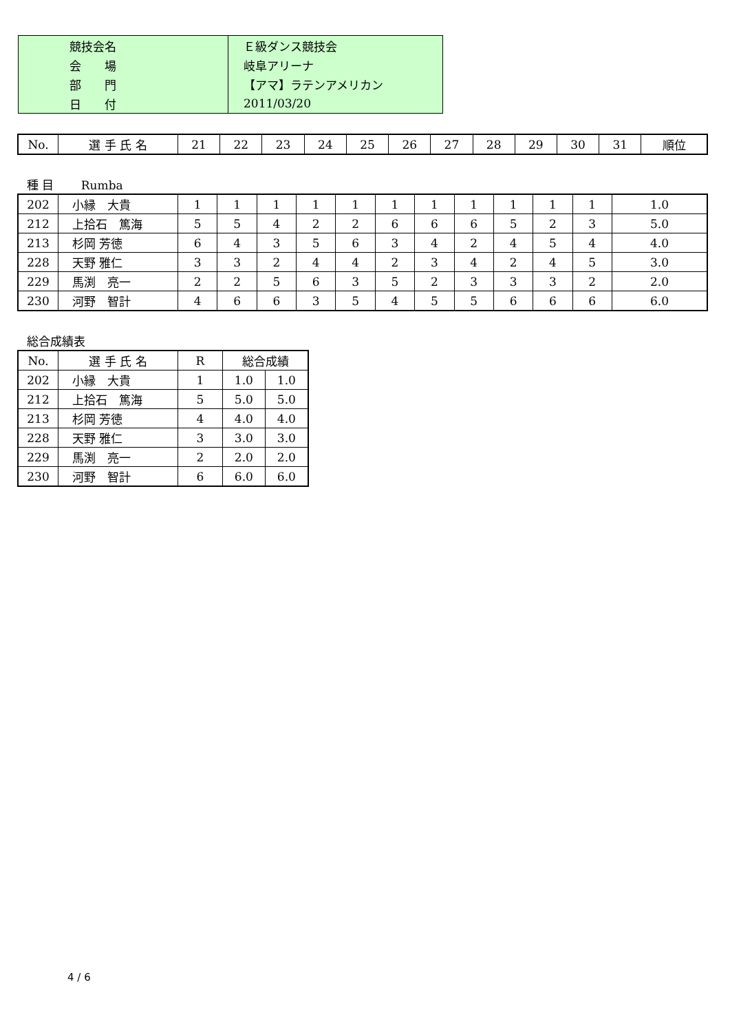| 競技会名 | Ｅ級ダンス競技会 |
| 会 場 | 岐阜アリーナ |
| 部 門 | 【アマ】ラテンアメリカン |
| 日 付 | 2011/03/20 |
| No. | 選 手 氏 名 | 21 | 22 | 23 | 24 | 25 | 26 | 27 | 28 | 29 | 30 | 31 | 順位 |
| --- | --- | --- | --- | --- | --- | --- | --- | --- | --- | --- | --- | --- | --- |
種 目　　 Rumba
| 202 | 小縁 大貴 | 1 | 1 | 1 | 1 | 1 | 1 | 1 | 1 | 1 | 1 | 1 | 1.0 |
| 212 | 上拾石 篤海 | 5 | 5 | 4 | 2 | 2 | 6 | 6 | 6 | 5 | 2 | 3 | 5.0 |
| 213 | 杉岡 芳徳 | 6 | 4 | 3 | 5 | 6 | 3 | 4 | 2 | 4 | 5 | 4 | 4.0 |
| 228 | 天野 雅仁 | 3 | 3 | 2 | 4 | 4 | 2 | 3 | 4 | 2 | 4 | 5 | 3.0 |
| 229 | 馬渕 亮一 | 2 | 2 | 5 | 6 | 3 | 5 | 2 | 3 | 3 | 3 | 2 | 2.0 |
| 230 | 河野 智計 | 4 | 6 | 6 | 3 | 5 | 4 | 5 | 5 | 6 | 6 | 6 | 6.0 |
総合成績表
| No. | 選 手 氏 名 | R | 総合成績 | |
| --- | --- | --- | --- | --- |
| 202 | 小縁 大貴 | 1 | 1.0 | 1.0 |
| 212 | 上拾石 篤海 | 5 | 5.0 | 5.0 |
| 213 | 杉岡 芳徳 | 4 | 4.0 | 4.0 |
| 228 | 天野 雅仁 | 3 | 3.0 | 3.0 |
| 229 | 馬渕 亮一 | 2 | 2.0 | 2.0 |
| 230 | 河野 智計 | 6 | 6.0 | 6.0 |
4 / 6